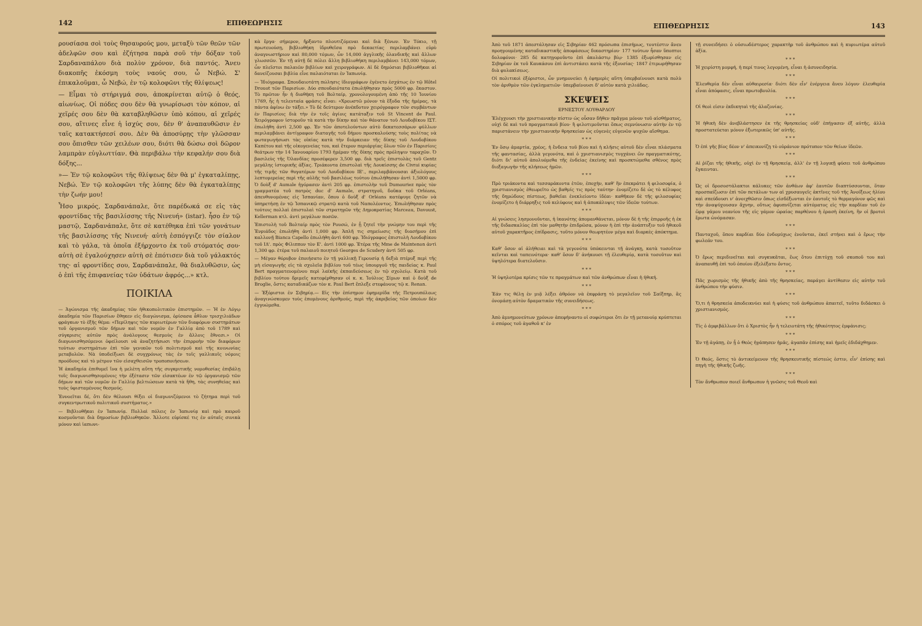142 ΕΠΙΘΕΩΡΗΣΙΣ
ρουσίασα σοὶ τοὺς θησαυρούς μου, μεταξὺ τῶν θεῶν τῶν ἀδελφῶν σου καὶ ἐζήτησα παρὰ σοῦ τὴν δόξαν τοῦ Σαρδαναπάλου διὰ πολὺν χρόνον, διὰ παντός. Ἄνευ διακοπῆς ἐκόσμη τοὺς ναούς σου, ὦ Νεβώ. Σ' ἐπικαλοῦμαι, ὦ Νεβώ, ἐν τῷ κολοφῶνι τῆς θλίψεως!
— Εἶμαι τὸ στήριγμά σου, ἀποκρίνεται αὐτῷ ὁ θεός, αἰωνίως. Οἱ πόδες σου δὲν θὰ γνωρίσωσι τὸν κόπον, αἱ χεῖρές σου δὲν θὰ καταβληθῶσιν ὑπὸ κόπου, αἱ χεῖρές σου, αἵτινες εἶνε ἡ ἰσχύς σου, δὲν θ' ἀναπαυθῶσιν ἐν ταῖς κατακτήσεσί σου. Δὲν θὰ ἀποσύρῃς τὴν γλῶσσαν σου ὄπισθεν τῶν χειλέων σου, διότι θὰ δώσω σοὶ δῶρον λαμπρὰν εὐγλωττίαν. Θὰ περιβάλω τὴν κεφαλήν σου διὰ δόξης...
»— Ἐν τῷ κολοφῶνι τῆς θλίψεως δὲν θὰ μ' ἐγκαταλίπῃς, Νεβώ. Ἐν τῷ κολοφῶνι τῆς λύπης δὲν θὰ ἐγκαταλίπῃς τὴν ζωήν μου!
Ἦσο μικρός, Σαρδανάπαλε, ὅτε παρέδωκά σε εἰς τὰς φροντίδας τῆς βασιλίσσης τῆς Νινευή» (istar). ἦσο ἐν τῷ μαστῷ, Σαρδανάπαλε, ὅτε σὲ κατέθηκα ἐπὶ τῶν γονάτων τῆς βασιλίσσης τῆς Νινευή· αὐτὴ ἐσπόγγιζε τὸν σίαλον καὶ τὸ γάλα, τὰ ὁποῖα ἐξήρχοντο ἐκ τοῦ στόματός σου· αὐτὴ σὲ ἐγαλούχησεν αὐτὴ σὲ ἐπότισεν διὰ τοῦ γάλακτός της· αἱ φροντίδες σου, Σαρδανάπαλε, θὰ διαλυθῶσιν, ὡς ὁ ἐπὶ τῆς ἐπιφανείας τῶν ὑδάτων ἀφρός...» κτλ.
ΠΟΙΚΙΛΑ
— Ἀγώνισμα τῆς ἀκαδημίας τῶν ἠθικοπολιτικῶν ἐπιστημῶν. — Ἡ ἐν Λόγῳ ἀκαδημία τῶν Παρισίων ἔθηκεν εἰς διαγώνισμα, ὁρίσασα ἆθλον τρισχιλιάδων φράγκων τὸ ἑξῆς θέμα: «Περίληψις τῶν κυριωτέρων τῶν διαφόρων συστημάτων τοῦ ὀργανισμοῦ τῶν δήμων καὶ τῶν νομῶν ἐν Γαλλίᾳ ἀπὸ τοῦ 1789 καὶ σύγκρισις αὐτῶν πρὸς ἀνάλογους θεσμοὺς ἐν ἄλλοις ἔθνεσι.» Οἱ διαγωνισθησόμενοι ὀφείλουσι νὰ ἀναζητήσωσι τὴν ἐπιρροὴν τῶν διαφόρων τούτων συστημάτων ἐπὶ τῶν γενικῶν τοῦ πολιτισμοῦ καὶ τῆς κοινωνίας μεταβολῶν. Νὰ ὑποδείξωσι δὲ συγχρόνως τὰς ἐν τοῖς γαλλικοῖς νόμοις προόδους καὶ τὸ μέτρον τῶν εἰσαχθεισῶν τροποποιήσεων.
Ἡ ἀκαδημία ἐπιθυμεῖ ἵνα ἡ μελέτη αὕτη τῆς συγκριτικῆς νομοθεσίας ἐπιβάλῃ τοῖς διαγωνισθησομένοις τὴν ἐξέτασιν τῶν εἰσακτέων ἐν τῷ ὀργανισμῷ τῶν δήμων καὶ τῶν νομῶν ἐν Γαλλίᾳ βελτιώσεων κατὰ τὰ ἤθη, τὰς συνηθείας καὶ τοὺς ὑφισταμένους θεσμούς.
Ἐννοεῖται δέ, ὅτι δὲν θέλουσι θίξει οἱ διαγωνιζόμενοι τὸ ζήτημα περὶ τοῦ συγκεντρωτικοῦ πολιτικοῦ συστήματος.»
— Βιβλιοθῆκαι ἐν Ἰαπωνίᾳ. Πολλαὶ πόλεις ἐν Ἰαπωνίᾳ καὶ πρὸ καιροῦ κοσμοῦνται διὰ δημοσίων βιβλιοθηκῶν. Ἄλλοτε εὑρίσκέ τις ἐν αὐταῖς σινικὰ μόνον καὶ ἰαπωνι-
κὰ ἔργα· σήμερον, ἤρξαντο πλουτιζόμεναι καὶ διὰ ξένων. Ἐν Τόκιο, τῇ πρωτευούσῃ, βιβλιοθήκη ἱδρυθεῖσα πρὸ δεκαετίας περιλαμβάνει εὐρὺ ἀναγνωστήριον καὶ 80,000 τόμων, ὧν 14,000 ἀγγλικῆς ὁλανδικῆς καὶ ἄλλων γλωσσῶν. Ἐν τῇ αὐτῇ δὲ πόλει ἄλλη βιβλιοθήκη περιλαμβάνει 143,000 τόμων, ὧν πλεῖστοι παλαιῶν βιβλίων καὶ χειρογράφων. Αἱ δὲ δημόσιαι βιβλιοθῆκαι αἱ δανείζουσαι βιβλία εἶνε παλαιόταται ἐν Ἰαπωνίᾳ.
— Ἰδιόγραφα. Σπουδαιοτάτη πώλησις ἰδιογράφων ἐγένετο ἐσχάτως ἐν τῷ Hôtel Drouot τῶν Παρισίων. Δύο σπουδαιότατα ἐπωλήθησαν πρὸς 5000 φρ. ἕκαστον. Τὸ πρῶτον ἦν ἡ διαθήκη τοῦ Βολταίρ, χρονολογουμένη ἀπὸ τῆς 10 Ἰουνίου 1769, ἧς ἡ τελευταία φράσις εἶναι: «Χρεωστῶ μόνον τὰ ἔξοδα τῆς ἡμέρας, τὰ πάντα ἀφίνω ἐν τάξει.» Τὸ δὲ δεύτερον ἀνέκδοτον χειρόγραφον τῶν συμβάντων ἐν Παρισίοις διὰ τὴν ἐν τοῖς ἁγίοις κατάταξιν τοῦ St Vincent de Paul. Χειρόγραφον ἱστοροῦν τὰ κατὰ τὴν δίκην καὶ τὸν θάνατον τοῦ Λουδοβίκου ΙΣΤ. ἐπωλήθη ἀντὶ 2,500 φρ. Ἐν τῶν ἀποτελούντων αὐτὸ δεκατεσσάρων φύλλων περιλαμβάνει ἀντίγραφον διαταγῆς τοῦ δήμου προσκαλούσης τοὺς πολίτας νὰ φωταγωγήσωσι τὰς οἰκίας κατὰ τὴν διάρκειαν τῆς δίκης τοῦ Λουδοβίκου Καπέτου καὶ τῆς οἰκογενείας του, καὶ ἕτερον περιάργίας ὅλων τῶν ἐν Παρισίοις θεάτρων τὴν 14 Ἰανουαρίου 1793 ἡμέραν τῆς δίκης πρὸς πρόληψιν ταραχῶν. Ὁ βασιλεὺς τῆς Ὁλανδίας προσέφερεν 3,500 φρ. διὰ τρεῖς ἐπιστολὰς τοῦ Gentz μεγάλης ἱστορικῆς ἀξίας. Τριάκοντα ἐπιστολαὶ τῆς Δουκίσσης de Civrai κυρίας τῆς τιμῆς τῶν θυγατέρων τοῦ Λουδοβίκου ΙΕ'., περιλαμβάνουσαι ἀξιολόγους λεπτομερείας περὶ τῆς αὐλῆς τοῦ βασιλέως τούτου ἐπωλήθησαν ἀντὶ 1,5000 φρ. Ὁ δοὺξ d' Aumale ἠγόρασεν ἀντὶ 205 φρ. ἐπιστολὴν τοῦ Dumouriez πρὸς τὸν γραμματέα τοῦ πατρὸς duc d' Aumale, στρατηγοῦ, δοῦκα τοῦ Orléans, ἀπευθυνομένας εἰς Ἱσπανίαν, ὅπου ὁ δοὺξ d' Orléans κατέφυγε ζητῶν νὰ ὑπηρετήσῃ ἐν τῷ Ἱσπανικῷ στρατῷ κατὰ τοῦ Ναπολέοντος. Ἐπωλήθησαν πρὸς τούτοις πολλαὶ ἐπιστολαὶ τῶν στρατηγῶν τῆς Δημοκρατίας Marceau, Davoust, Kellerman κτλ. ἀντὶ μεγάλων ποσῶν.
Ἐπιστολὴ τοῦ Βολταίρ πρὸς τὸν Ρουσώ, ἐν ᾗ ζητεῖ τὴν γνώμην του περὶ τῆς Ἐνριάδος ἐπωλήθη ἀντὶ 1,000 φρ. Ἁπλῆ τις σημείωσις τῆς διασήμου ἐπὶ καλλονῇ Bianca Capello ἐπωλήθη ἀντὶ 600 φρ. Ἰδιόγραφος ἐπιστολὴ Λουδοβίκου τοῦ ΙΔ'. πρὸς Φίλιππον τὸν Ε'. ἀντὶ 1000 φρ. Ἑτέρα τῆς Mme de Maintenon ἀντὶ 1,300 φρ. ἑτέρα τοῦ παλαιοῦ ποιητοῦ Georges de Scudery ἀντὶ 505 φρ.
— Μέγαν θόρυβον ἐποιήσατο ἐν τῇ γαλλικῇ Γερουσίᾳ ἡ δεξιὰ πτέρυξ περὶ τῆς μὴ εἰσαγωγῆς εἰς τὰ σχολεῖα βιβλίου τοῦ τέως ὑπουργοῦ τῆς παιδείας κ. Paul Bert πραγματευομένου περὶ λαϊκῆς ἐκπαιδεύσεως ἐν τῷ σχολείῳ. Κατὰ τοῦ βιβλίου τούτου δριμεῖς κατεφέρθησαν οἱ κ. κ. Ἰούλιος Σίμων καὶ ὁ δοὺξ de Broglie, ὅστις καταδικάζων τὸν κ. Paul Bert ἔπλεξε στεφάνους τῷ κ. Renan.
— Ἐξόριστοι ἐν Σιβηρίᾳ.— Εἰς τὴν ἐπίσημον ἐφημερίδα τῆς Πετρουπόλεως ἀναγινώσκομεν τοὺς ἑπομένους ἀριθμούς, περὶ τῆς ἀκριβείας τῶν ὁποίων δὲν ἐγγυώμεθα.
ΕΠΙΘΕΩΡΗΣΙΣ 143
Ἀπὸ τοῦ 1871 ἀπεστάλησαν εἰς Σιβηρίαν 462 πρόσωπα ἐπισήμως, τουτέστιν ἄνευ προηγουμένης καταδικαστικῆς ἀποφάσεως δικαστηρίου· 177 τούτων ἦσαν ὕποπτοι δολοφόνοι· 285 δὲ κατηγοροῦντο ἐπὶ ἀκολάστῳ βίῳ· 1385 ἐξωρίσθησαν εἰς Σιβηρίαν ἐκ τοῦ Καυκάσου ἐπὶ ἀντιστάσει κατὰ τῆς ἐξουσίας· 1847 ἐτιμωρήθησαν διὰ φυλακίσεως.
Οἱ πολιτικοὶ ἐξόριστοι, ὧν μνημονεύει ἡ ἐφημερὶς αὕτη ὑπερβαίνουσι κατὰ πολὺ τὸν ἀριθμὸν τῶν ἐγκληματιῶν· ὑπερβαίνουσι δ' αὐτὸν κατὰ χιλιάδας.
ΣΚΕΨΕΙΣ
ΕΡΝΕΣΤΟΥ ΛΟΥΘΑΡΔΟΥ
Ἐλέγχουσι τὴν χριστιανικὴν πίστιν ὡς οὖσαν δῆθεν πρᾶγμα μόνον τοῦ αἰσθήματος, οὐχὶ δὲ καὶ τοῦ πραγματικοῦ βίου· ἢ φιλοτιμοῦνται ὅπως σεμνύνωσιν αὐτὴν ἐν τῷ παριστάνειν τὴν χριστιανικὴν θρησκείαν ὡς εὐγενὲς εὐγενῶν ψυχῶν αἴσθημα.
* * *
Ἐν ὅσῳ ἁμαρτία, χρέος, ἡ ἔνδεια τοῦ βίου καὶ ἡ κλῆσις αὐτοῦ δὲν εἶναι πλάσματα τῆς φαντασίας, ἀλλὰ γεγονότα, καὶ ὁ χριστιανισμὸς τυγχάνει ὢν πραγματικότης, διότι δι' αὐτοῦ ἀπολυόμεθα τῆς ἐνδείας ἐκείνης καὶ προσκτώμεθα σθένος πρὸς διεξαγωγὴν τῆς κλήσεως ἡμῶν.
* * *
Πρὸ τριάκοντα καὶ τεσσαράκοντα ἐτῶν, ἐποχὴν, καθ' ἣν ἐπεκράτει ἡ φιλοσοφία, ὁ χριστιανισμὸς ἐθεωρεῖτο ὡς βαθμίς τις πρὸς ταύτην· ἐνομίζετο δὲ ὡς τὸ κέλυφος τῆς δημώδους πίστεως, βαθεῖαι ἐνεκλείοντο ἰδέαι· καθῆκον δὲ τῆς φιλοσοφίας ἐνομίζετο ἡ διάρρηξις τοῦ κελύφους καὶ ἡ ἀποκάλυψις τῶν ἰδεῶν τούτων.
* * *
Αἱ γνώσεις λησμονοῦνται, ἡ ἱκανότης ἀπομανθάνεται, μόνον δὲ ἡ τῆς ἐπιρροῆς ἡ ἐκ τῆς διδασκαλίας ἐπὶ τὸν μαθητὴν ἐπιδρῶσα, μόνον ἡ ἐπὶ τὴν ἀνάπτυξιν τοῦ ἠθικοῦ αὐτοῦ χαρακτῆρος ἐπίδρασις, τοῦτο μόνον θεωρητέον μέγα καὶ διαρκὲς ἀπόκτημα.
* * *
Καθ' ὅσον αἱ ἀλήθειαι καὶ τὰ γεγονότα ὑπόκεινται τῇ ἀνάγκῃ, κατὰ τοσοῦτον κεῖνται καὶ ταπεινότερα· καθ' ὅσον δ' ἀνήκουσι τῇ ἐλευθερίᾳ, κατὰ τοσοῦτον καὶ ὑψηλότερα διατελοῦσιν.
* * *
Ἡ ὑψηλοτέρα κρίσις τῶν τε πραγμάτων καὶ τῶν ἀνθρώπων εἶναι ἡ ἠθική.
* * *
Ἐάν τις θέλῃ ἐν μιᾷ λέξει ἀθρόον νὰ ἐκφράσῃ τὸ μεγαλεῖον τοῦ Σαίξπηρ, ἂς ὀνομάσῃ αὐτὸν δραματικὸν τῆς συνειδήσεως.
* * *
Ἀπὸ ἀμνημονεύτων χρόνων ἀπεφήναντο οἱ σοφώτεροι ὅτι ἐν τῇ μετανοίᾳ κρύπτεται ὁ σπόρος τοῦ ἀγαθοῦ κ' ἐν
τῇ συνειδήσει ὁ οὐσιωδέστερος χαρακτὴρ τοῦ ἀνθρώπου καὶ ἡ κυριωτέρα αὐτοῦ ἀξία.
* * *
Ἡ χειρίστη μομφή, ἡ περί τινος λεγομένη, εἶναι ἡ ἀσυνειδησία.
* * *
Ἐλευθερία δὲν εἶναι αὐθαιρεσία· διότι δὲν εἶν' ἐνέργεια ἄνευ λόγου· ἐλευθερία εἶναι ἀπόφασις, εἶναι πρωτοβουλία.
* * *
Οἱ θεοὶ εἰσιν ἐκδικηταὶ τῆς ἀλαζονίας.
* * *
Ἡ ἠθικὴ δὲν ἀνεβλάστησεν ἐκ τῆς θρησκείας οὐδ' ἐπήγασεν ἐξ αὐτῆς, ἀλλὰ προστατεύεται μόνον ἐξωτερικῶς ὑπ' αὐτῆς.
* * *
Ὁ ἐπὶ γῆς βίος δέον ν' ἀπεικονίζῃ τὸ οὐράνιον πρότυπον τῶν θείων ἰδεῶν.
* * *
Αἱ ῥίζαι τῆς ἠθικῆς, οὐχὶ ἐν τῇ θρησκείᾳ, ἀλλ' ἐν τῇ λογικῇ φύσει τοῦ ἀνθρώπου ἔγκεινται.
* * *
Ὡς οἱ δροσοστάλακτοι κάλυκες τῶν ἀνθέων ἀφ' ἑαυτῶν διαπτύσσονται, ὅταν προσπαίζωσιν ἐπὶ τῶν πετάλων των αἱ χρυσαυγεῖς ἀκτῖνες τοῦ τῆς Ἀνοίξεως ἡλίου καὶ σπεύδουσι ν' ἀνοιχθῶσιν ὅπως εἰσδέξωνται ἐν ἑαυτοῖς τὸ θερμαγόνον φῶς καὶ τὴν ἀναψύχουσαν ἄχνην, οὕτως ἀφυπνίζεται αὐτόματος εἰς τὴν καρδίαν τοῦ ἐν ὥρᾳ γάμου νεανίου τῆς εἰς γάμον ὡραίας παρθένου ἡ ἐρασὴ ἐκείνη, ἣν οἱ βροτοὶ ἔρωτα ὠνόμασαν.
* * *
Πανταχοῦ, ὅπου καρδίαι δύο ἐνδομύχως ἑνοῦνται, ἐκεῖ στήνει καὶ ὁ ἔρως τὴν φωλεάν του.
* * *
Ὁ ἔρως περιδινεῖται καὶ συγκυκᾶται, ἕως ὅτου ἐπιτύχῃ τοῦ σκοποῦ του καὶ ἀναπαυθῇ ἐπὶ τοῦ ὁποίου ἐξελέξατο ὄντος.
* * *
Πᾶς χωρισμὸς τῆς ἠθικῆς ἀπὸ τῆς θρησκείας, παράγει ἀντίθεσιν εἰς αὐτὴν τοῦ ἀνθρώπου τὴν φύσιν.
* * *
Ὅ,τι ἡ θρησκεία ἀποδεικνύει καὶ ἡ φύσις τοῦ ἀνθρώπου ἀπαιτεῖ, τοῦτο διδάσκει ὁ χριστιανισμός.
* * *
Τίς ὁ ἀμφιβάλλων ὅτι ὁ Χριστὸς ἦν ἡ τελειοτάτη τῆς ἠθικότητος ἐμφάνισις;
* * *
Ἐν τῇ ἀγάπῃ, ἐν ᾗ ὁ Θεὸς ἠγάπησεν ἡμᾶς, ἀγαπᾶν ἐπίσης καὶ ἡμεῖς ἐδιδάχθημεν.
* * *
Ὁ Θεός, ὅστις τὸ ἀντικείμενον τῆς θρησκευτικῆς πίστεώς ἐστιν, εἶν' ἐπίσης καὶ πηγὴ τῆς ἠθικῆς ζωῆς.
* * *
Τὸν ἄνθρωπον ποιεῖ ἄνθρωπον ἡ γνῶσις τοῦ Θεοῦ καὶ